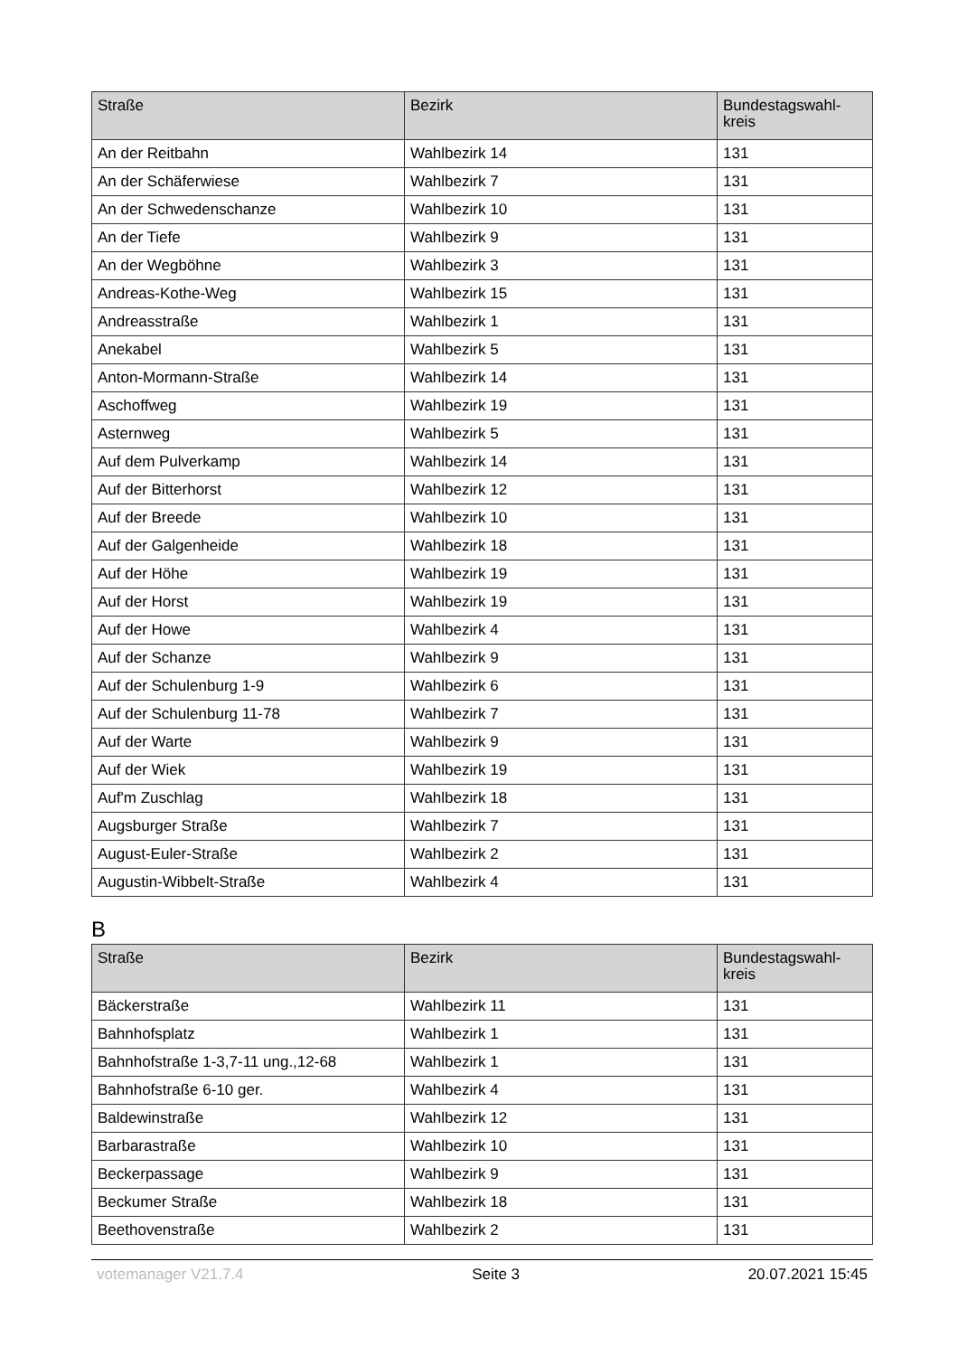| Straße | Bezirk | Bundestagswahl- kreis |
| --- | --- | --- |
| An der Reitbahn | Wahlbezirk 14 | 131 |
| An der Schäferwiese | Wahlbezirk 7 | 131 |
| An der Schwedenschanze | Wahlbezirk 10 | 131 |
| An der Tiefe | Wahlbezirk 9 | 131 |
| An der Wegböhne | Wahlbezirk 3 | 131 |
| Andreas-Kothe-Weg | Wahlbezirk 15 | 131 |
| Andreasstraße | Wahlbezirk 1 | 131 |
| Anekabel | Wahlbezirk 5 | 131 |
| Anton-Mormann-Straße | Wahlbezirk 14 | 131 |
| Aschoffweg | Wahlbezirk 19 | 131 |
| Asternweg | Wahlbezirk 5 | 131 |
| Auf dem Pulverkamp | Wahlbezirk 14 | 131 |
| Auf der Bitterhorst | Wahlbezirk 12 | 131 |
| Auf der Breede | Wahlbezirk 10 | 131 |
| Auf der Galgenheide | Wahlbezirk 18 | 131 |
| Auf der Höhe | Wahlbezirk 19 | 131 |
| Auf der Horst | Wahlbezirk 19 | 131 |
| Auf der Howe | Wahlbezirk 4 | 131 |
| Auf der Schanze | Wahlbezirk 9 | 131 |
| Auf der Schulenburg 1-9 | Wahlbezirk 6 | 131 |
| Auf der Schulenburg 11-78 | Wahlbezirk 7 | 131 |
| Auf der Warte | Wahlbezirk 9 | 131 |
| Auf der Wiek | Wahlbezirk 19 | 131 |
| Auf'm Zuschlag | Wahlbezirk 18 | 131 |
| Augsburger Straße | Wahlbezirk 7 | 131 |
| August-Euler-Straße | Wahlbezirk 2 | 131 |
| Augustin-Wibbelt-Straße | Wahlbezirk 4 | 131 |
B
| Straße | Bezirk | Bundestagswahl- kreis |
| --- | --- | --- |
| Bäckerstraße | Wahlbezirk 11 | 131 |
| Bahnhofsplatz | Wahlbezirk 1 | 131 |
| Bahnhofstraße 1-3,7-11 ung.,12-68 | Wahlbezirk 1 | 131 |
| Bahnhofstraße 6-10 ger. | Wahlbezirk 4 | 131 |
| Baldewinstraße | Wahlbezirk 12 | 131 |
| Barbarastraße | Wahlbezirk 10 | 131 |
| Beckerpassage | Wahlbezirk 9 | 131 |
| Beckumer Straße | Wahlbezirk 18 | 131 |
| Beethovenstraße | Wahlbezirk 2 | 131 |
votemanager V21.7.4 Seite 3 20.07.2021 15:45